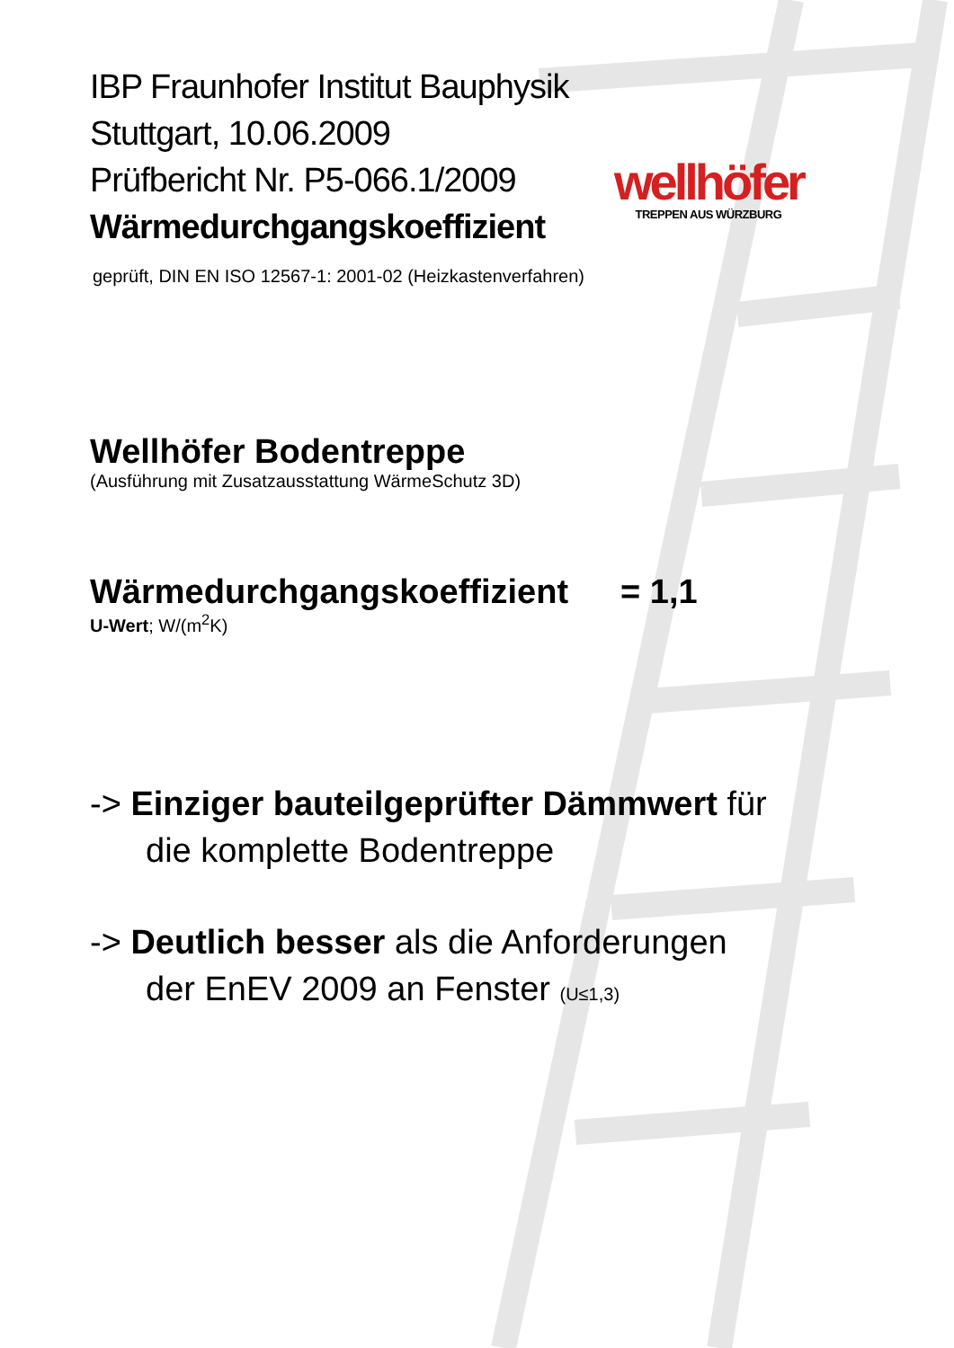wellhöfer
TREPPEN AUS WÜRZBURG
IBP Fraunhofer Institut Bauphysik
Stuttgart, 10.06.2009
Prüfbericht Nr. P5-066.1/2009
Wärmedurchgangskoeffizient
geprüft, DIN EN ISO 12567-1: 2001-02 (Heizkastenverfahren)
Wellhöfer Bodentreppe
(Ausführung mit Zusatzausstattung WärmeSchutz 3D)
Wärmedurchgangskoeffizient = 1,1
U-Wert; W/(m<sup>2</sup>K)
-> Einziger bauteilgeprüfter Dämmwert für
die komplette Bodentreppe
-> Deutlich besser als die Anforderungen
der EnEV 2009 an Fenster (U≤1,3)